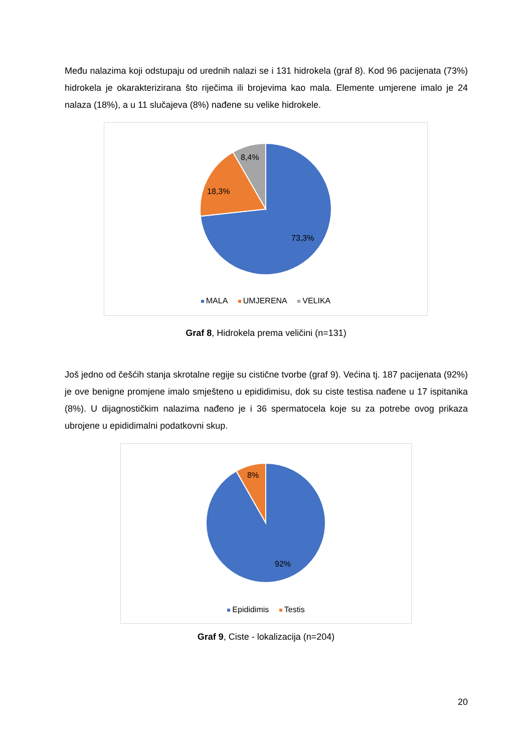Među nalazima koji odstupaju od urednih nalazi se i 131 hidrokela (graf 8). Kod 96 pacijenata (73%) hidrokela je okarakterizirana što riječima ili brojevima kao mala. Elemente umjerene imalo je 24 nalaza (18%), a u 11 slučajeva (8%) nađene su velike hidrokele.
8,4%
18,3%
73,3%
MALA UMJERENA VELIKA
Graf 8, Hidrokela prema veličini (n=131)
Još jedno od češćih stanja skrotalne regije su cistične tvorbe (graf 9). Većina tj. 187 pacijenata (92%) je ove benigne promjene imalo smješteno u epididimisu, dok su ciste testisa nađene u 17 ispitanika (8%). U dijagnostičkim nalazima nađeno je i 36 spermatocela koje su za potrebe ovog prikaza ubrojene u epididimalni podatkovni skup.
8%
92%
Epididimis Testis
Graf 9, Ciste - lokalizacija (n=204)
20